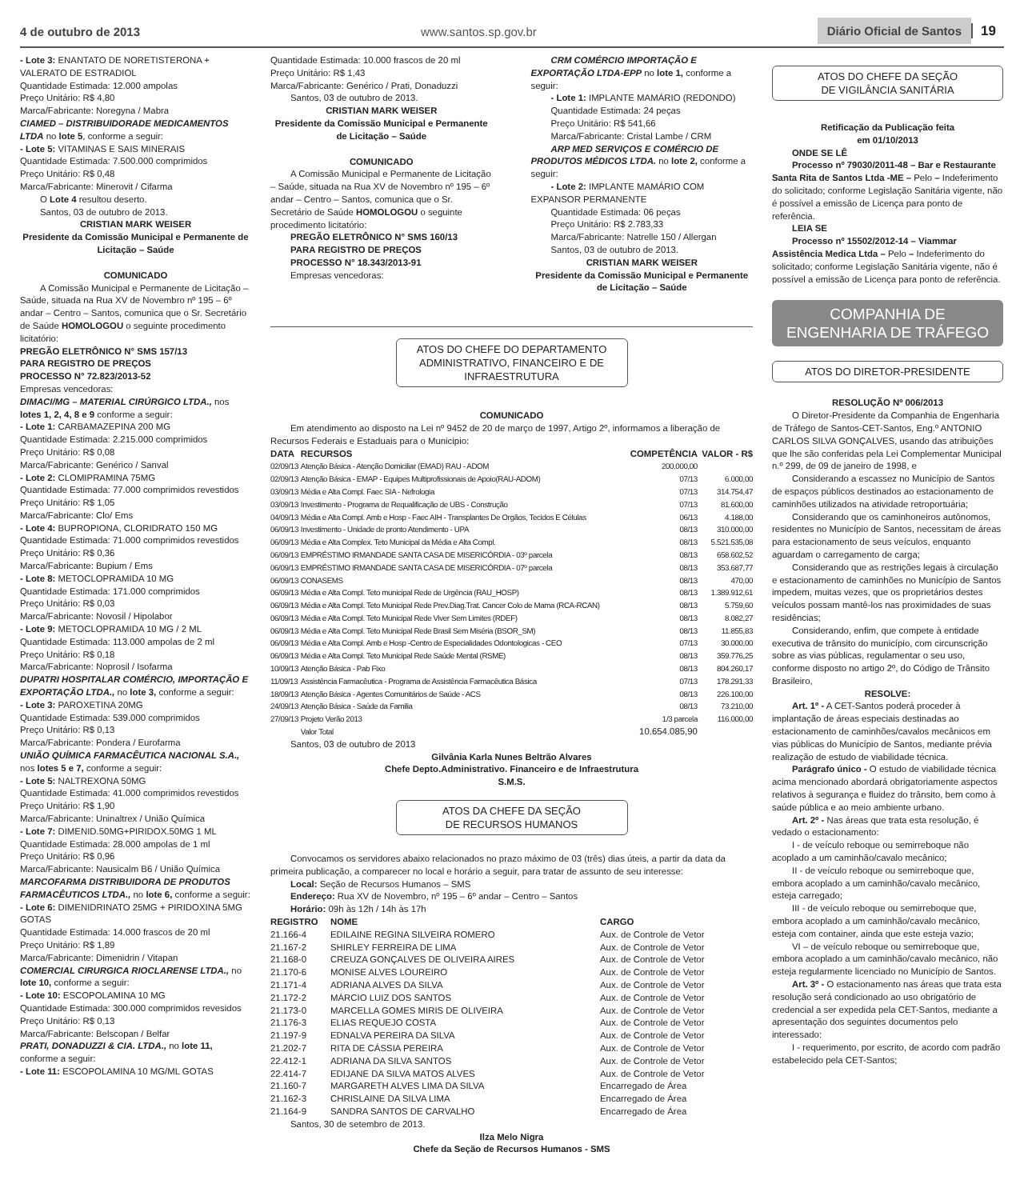4 de outubro de 2013 www.santos.sp.gov.br Diário Oficial de Santos 19
- Lote 3: ENANTATO DE NORETISTERONA + VALERATO DE ESTRADIOL
Quantidade Estimada: 12.000 ampolas
Preço Unitário: R$ 4,80
Marca/Fabricante: Noregyna / Mabra
CIAMED – DISTRIBUIDORADE MEDICAMENTOS LTDA no lote 5, conforme a seguir:
- Lote 5: VITAMINAS E SAIS MINERAIS
Quantidade Estimada: 7.500.000 comprimidos
Preço Unitário: R$ 0,48
Marca/Fabricante: Minerovit / Cifarma
O Lote 4 resultou deserto.
Santos, 03 de outubro de 2013.
CRISTIAN MARK WEISER
Presidente da Comissão Municipal e Permanente de Licitação – Saúde
COMUNICADO
A Comissão Municipal e Permanente de Licitação – Saúde, situada na Rua XV de Novembro nº 195 – 6º andar – Centro – Santos, comunica que o Sr. Secretário de Saúde HOMOLOGOU o seguinte procedimento licitatório:
PREGÃO ELETRÔNICO N° SMS 157/13
PARA REGISTRO DE PREÇOS
PROCESSO N° 72.823/2013-52
Empresas vencedoras:
DIMACI/MG – MATERIAL CIRÚRGICO LTDA., nos lotes 1, 2, 4, 8 e 9 conforme a seguir:
- Lote 1: CARBAMAZEPINA 200 MG
Quantidade Estimada: 2.215.000 comprimidos
Preço Unitário: R$ 0,08
Marca/Fabricante: Genérico / Sanval
- Lote 2: CLOMIPRAMINA 75MG
Quantidade Estimada: 77.000 comprimidos revestidos
Preço Unitário: R$ 1,05
Marca/Fabricante: Clo/ Ems
- Lote 4: BUPROPIONA, CLORIDRATO 150 MG
Quantidade Estimada: 71.000 comprimidos revestidos
Preço Unitário: R$ 0,36
Marca/Fabricante: Bupium / Ems
- Lote 8: METOCLOPRAMIDA 10 MG
Quantidade Estimada: 171.000 comprimidos
Preço Unitário: R$ 0,03
Marca/Fabricante: Novosil / Hipolabor
- Lote 9: METOCLOPRAMIDA 10 MG / 2 ML
Quantidade Estimada: 113.000 ampolas de 2 ml
Preço Unitário: R$ 0,18
Marca/Fabricante: Noprosil / Isofarma
DUPATRI HOSPITALAR COMÉRCIO, IMPORTAÇÃO E EXPORTAÇÃO LTDA., no lote 3, conforme a seguir:
- Lote 3: PAROXETINA 20MG
Quantidade Estimada: 539.000 comprimidos
Preço Unitário: R$ 0,13
Marca/Fabricante: Pondera / Eurofarma
UNIÃO QUÍMICA FARMACÊUTICA NACIONAL S.A., nos lotes 5 e 7, conforme a seguir:
- Lote 5: NALTREXONA 50MG
Quantidade Estimada: 41.000 comprimidos revestidos
Preço Unitário: R$ 1,90
Marca/Fabricante: Uninaltrex / União Química
- Lote 7: DIMENID.50MG+PIRIDOX.50MG 1 ML
Quantidade Estimada: 28.000 ampolas de 1 ml
Preço Unitário: R$ 0,96
Marca/Fabricante: Nausicalm B6 / União Química
MARCOFARMA DISTRIBUIDORA DE PRODUTOS FARMACÊUTICOS LTDA., no lote 6, conforme a seguir:
- Lote 6: DIMENIDRINATO 25MG + PIRIDOXINA 5MG GOTAS
Quantidade Estimada: 14.000 frascos de 20 ml
Preço Unitário: R$ 1,89
Marca/Fabricante: Dimenidrin / Vitapan
COMERCIAL CIRURGICA RIOCLARENSE LTDA., no lote 10, conforme a seguir:
- Lote 10: ESCOPOLAMINA 10 MG
Quantidade Estimada: 300.000 comprimidos revesidos
Preço Unitário: R$ 0,13
Marca/Fabricante: Belscopan / Belfar
PRATI, DONADUZZI & CIA. LTDA., no lote 11, conforme a seguir:
- Lote 11: ESCOPOLAMINA 10 MG/ML GOTAS
Quantidade Estimada: 10.000 frascos de 20 ml
Preço Unitário: R$ 1,43
Marca/Fabricante: Genérico / Prati, Donaduzzi
Santos, 03 de outubro de 2013.
CRISTIAN MARK WEISER
Presidente da Comissão Municipal e Permanente de Licitação – Saúde
COMUNICADO
A Comissão Municipal e Permanente de Licitação – Saúde, situada na Rua XV de Novembro nº 195 – 6º andar – Centro – Santos, comunica que o Sr. Secretário de Saúde HOMOLOGOU o seguinte procedimento licitatório:
PREGÃO ELETRÔNICO N° SMS 160/13
PARA REGISTRO DE PREÇOS
PROCESSO N° 18.343/2013-91
Empresas vencedoras:
CRM COMÉRCIO IMPORTAÇÃO E EXPORTAÇÃO LTDA-EPP no lote 1, conforme a seguir:
- Lote 1: IMPLANTE MAMÁRIO (REDONDO)
Quantidade Estimada: 24 peças
Preço Unitário: R$ 541,66
Marca/Fabricante: Cristal Lambe / CRM
ARP MED SERVIÇOS E COMÉRCIO DE PRODUTOS MÉDICOS LTDA. no lote 2, conforme a seguir:
- Lote 2: IMPLANTE MAMÁRIO COM EXPANSOR PERMANENTE
Quantidade Estimada: 06 peças
Preço Unitário: R$ 2.783,33
Marca/Fabricante: Natrelle 150 / Allergan
Santos, 03 de outubro de 2013.
CRISTIAN MARK WEISER
Presidente da Comissão Municipal e Permanente de Licitação – Saúde
ATOS DO CHEFE DO DEPARTAMENTO ADMINISTRATIVO, FINANCEIRO E DE INFRAESTRUTURA
COMUNICADO
Em atendimento ao disposto na Lei nº 9452 de 20 de março de 1997, Artigo 2º, informamos a liberação de Recursos Federais e Estaduais para o Municipio:
| DATA | RECURSOS | COMPETÊNCIA | VALOR - R$ |
| --- | --- | --- | --- |
| 02/09/13 | Atenção Básica - Atenção Domiciliar (EMAD) RAU - ADOM | 200.000,00 | |
| 02/09/13 | Atenção Básica - EMAP - Equipes Multiprofissionais de Apoio(RAU-ADOM) | 07/13 | 6.000,00 |
| 03/09/13 | Média e Alta Compl. Faec SIA - Nefrologia | 07/13 | 314.754,47 |
| 03/09/13 | Investimento - Programa de Requalificação de UBS - Construção | 07/13 | 81.600,00 |
| 04/09/13 | Média e Alta Compl. Amb e Hosp - Faec AIH - Transplantes De Orgãos, Tecidos E Células | 06/13 | 4.188,00 |
| 06/09/13 | Investimento - Unidade de pronto Atendimento - UPA | 08/13 | 310.000,00 |
| 06/09/13 | Média e Alta Complex. Teto Municipal da Média e Alta Compl. | 08/13 | 5.521.535,08 |
| 06/09/13 | EMPRÉSTIMO IRMANDADE SANTA CASA DE MISERICÓRDIA - 03º parcela | 08/13 | 658.602,52 |
| 06/09/13 | EMPRÉSTIMO IRMANDADE SANTA CASA DE MISERICÓRDIA - 07º parcela | 08/13 | 353.687,77 |
| 06/09/13 | CONASEMS | 08/13 | 470,00 |
| 06/09/13 | Média e Alta Compl. Teto municipal Rede de Urgência (RAU_HOSP) | 08/13 | 1.389.912,61 |
| 06/09/13 | Média e Alta Compl. Teto Municipal Rede Prev.Diag.Trat. Cancer Colo de Mama (RCA-RCAN) | 08/13 | 5.759,60 |
| 06/09/13 | Média e Alta Compl. Teto Municipal Rede Viver Sem Limites (RDEF) | 08/13 | 8.082,27 |
| 06/09/13 | Média e Alta Compl. Teto Municipal Rede Brasil Sem Miséria (BSOR_SM) | 08/13 | 11.855,83 |
| 06/09/13 | Média e Alta Compl. Amb e Hosp -Centro de Especialidades Odontologicas - CEO | 07/13 | 30.000,00 |
| 06/09/13 | Média e Alta Compl. Teto Municipal Rede Saúde Mental (RSME) | 08/13 | 359.776,25 |
| 10/09/13 | Atenção Básica - Pab Fixo | 08/13 | 804.260,17 |
| 11/09/13 | Assistência Farmacêutica - Programa de Assistência Farmacêutica Básica | 07/13 | 178.291,33 |
| 18/09/13 | Atenção Básica - Agentes Comunitários de Saúde - ACS | 08/13 | 226.100,00 |
| 24/09/13 | Atenção Básica - Saúde da Familia | 08/13 | 73.210,00 |
| 27/09/13 | Projeto Verão 2013 | 1/3 parcela | 116.000,00 |
| | Valor Total | 10.654.085,90 | |
Santos, 03 de outubro de 2013
Gilvânia Karla Nunes Beltrão Alvares
Chefe Depto.Administrativo. Financeiro e de Infraestrutura
S.M.S.
ATOS DA CHEFE DA SEÇÃO
DE RECURSOS HUMANOS
Convocamos os servidores abaixo relacionados no prazo máximo de 03 (três) dias úteis, a partir da data da primeira publicação, a comparecer no local e horário a seguir, para tratar de assunto de seu interesse:
Local: Seção de Recursos Humanos – SMS
Endereço: Rua XV de Novembro, nº 195 – 6º andar – Centro – Santos
Horário: 09h às 12h / 14h às 17h
| REGISTRO | NOME | CARGO |
| --- | --- | --- |
| 21.166-4 | EDILAINE REGINA SILVEIRA ROMERO | Aux. de Controle de Vetor |
| 21.167-2 | SHIRLEY FERREIRA DE LIMA | Aux. de Controle de Vetor |
| 21.168-0 | CREUZA GONÇALVES DE OLIVEIRA AIRES | Aux. de Controle de Vetor |
| 21.170-6 | MONISE ALVES LOUREIRO | Aux. de Controle de Vetor |
| 21.171-4 | ADRIANA ALVES DA SILVA | Aux. de Controle de Vetor |
| 21.172-2 | MÁRCIO LUIZ DOS SANTOS | Aux. de Controle de Vetor |
| 21.173-0 | MARCELLA GOMES MIRIS DE OLIVEIRA | Aux. de Controle de Vetor |
| 21.176-3 | ELIAS REQUEJO COSTA | Aux. de Controle de Vetor |
| 21.197-9 | EDNALVA PEREIRA DA SILVA | Aux. de Controle de Vetor |
| 21.202-7 | RITA DE CÁSSIA PEREIRA | Aux. de Controle de Vetor |
| 22.412-1 | ADRIANA DA SILVA SANTOS | Aux. de Controle de Vetor |
| 22.414-7 | EDIJANE DA SILVA MATOS ALVES | Aux. de Controle de Vetor |
| 21.160-7 | MARGARETH ALVES LIMA DA SILVA | Encarregado de Área |
| 21.162-3 | CHRISLAINE DA SILVA LIMA | Encarregado de Área |
| 21.164-9 | SANDRA SANTOS DE CARVALHO | Encarregado de Área |
Santos, 30 de setembro de 2013.
Ilza Melo Nigra
Chefe da Seção de Recursos Humanos - SMS
ATOS DO CHEFE DA SEÇÃO
DE VIGILÂNCIA SANITÁRIA
Retificação da Publicação feita
em 01/10/2013
ONDE SE LÊ
Processo nº 79030/2011-48 – Bar e Restaurante Santa Rita de Santos Ltda -ME – Pelo – Indeferimento do solicitado; conforme Legislação Sanitária vigente, não é possível a emissão de Licença para ponto de referência.
LEIA SE
Processo nº 15502/2012-14 – Viammar Assistência Medica Ltda – Pelo – Indeferimento do solicitado; conforme Legislação Sanitária vigente, não é possível a emissão de Licença para ponto de referência.
COMPANHIA DE
ENGENHARIA DE TRÁFEGO
ATOS DO DIRETOR-PRESIDENTE
RESOLUÇÃO Nº 006/2013
O Diretor-Presidente da Companhia de Engenharia de Tráfego de Santos-CET-Santos, Eng.º ANTONIO CARLOS SILVA GONÇALVES, usando das atribuições que lhe são conferidas pela Lei Complementar Municipal n.º 299, de 09 de janeiro de 1998, e
Considerando a escassez no Município de Santos de espaços públicos destinados ao estacionamento de caminhões utilizados na atividade retroportuária;
Considerando que os caminhoneiros autônomos, residentes no Município de Santos, necessitam de áreas para estacionamento de seus veículos, enquanto aguardam o carregamento de carga;
Considerando que as restrições legais à circulação e estacionamento de caminhões no Município de Santos impedem, muitas vezes, que os proprietários destes veículos possam mantê-los nas proximidades de suas residências;
Considerando, enfim, que compete à entidade executiva de trânsito do município, com circunscrição sobre as vias públicas, regulamentar o seu uso, conforme disposto no artigo 2º, do Código de Trânsito Brasileiro,
RESOLVE:
Art. 1º - A CET-Santos poderá proceder à implantação de áreas especiais destinadas ao estacionamento de caminhões/cavalos mecânicos em vias públicas do Município de Santos, mediante prévia realização de estudo de viabilidade técnica.
Parágrafo único - O estudo de viabilidade técnica acima mencionado abordará obrigatoriamente aspectos relativos à segurança e fluidez do trânsito, bem como à saúde pública e ao meio ambiente urbano.
Art. 2º - Nas áreas que trata esta resolução, é vedado o estacionamento:
I - de veículo reboque ou semirreboque não acoplado a um caminhão/cavalo mecânico;
II - de veículo reboque ou semirreboque que, embora acoplado a um caminhão/cavalo mecânico, esteja carregado;
III - de veículo reboque ou semirreboque que, embora acoplado a um caminhão/cavalo mecânico, esteja com container, ainda que este esteja vazio;
VI – de veículo reboque ou semirreboque que, embora acoplado a um caminhão/cavalo mecânico, não esteja regularmente licenciado no Município de Santos.
Art. 3º - O estacionamento nas áreas que trata esta resolução será condicionado ao uso obrigatório de credencial a ser expedida pela CET-Santos, mediante a apresentação dos seguintes documentos pelo interessado:
I - requerimento, por escrito, de acordo com padrão estabelecido pela CET-Santos;